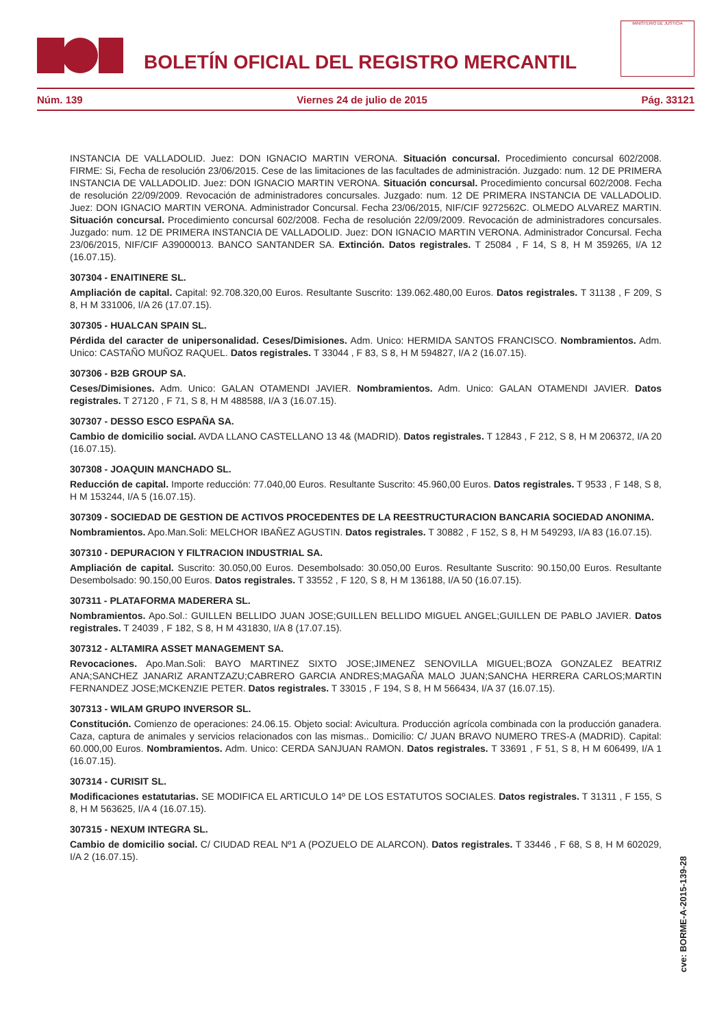BOLETÍN OFICIAL DEL REGISTRO MERCANTIL
MINISTERIO DE JUSTICIA
Núm. 139 Viernes 24 de julio de 2015 Pág. 33121
INSTANCIA DE VALLADOLID. Juez: DON IGNACIO MARTIN VERONA. Situación concursal. Procedimiento concursal 602/2008. FIRME: Si, Fecha de resolución 23/06/2015. Cese de las limitaciones de las facultades de administración. Juzgado: num. 12 DE PRIMERA INSTANCIA DE VALLADOLID. Juez: DON IGNACIO MARTIN VERONA. Situación concursal. Procedimiento concursal 602/2008. Fecha de resolución 22/09/2009. Revocación de administradores concursales. Juzgado: num. 12 DE PRIMERA INSTANCIA DE VALLADOLID. Juez: DON IGNACIO MARTIN VERONA. Administrador Concursal. Fecha 23/06/2015, NIF/CIF 9272562C. OLMEDO ALVAREZ MARTIN. Situación concursal. Procedimiento concursal 602/2008. Fecha de resolución 22/09/2009. Revocación de administradores concursales. Juzgado: num. 12 DE PRIMERA INSTANCIA DE VALLADOLID. Juez: DON IGNACIO MARTIN VERONA. Administrador Concursal. Fecha 23/06/2015, NIF/CIF A39000013. BANCO SANTANDER SA. Extinción. Datos registrales. T 25084 , F 14, S 8, H M 359265, I/A 12 (16.07.15).
307304 - ENAITINERE SL.
Ampliación de capital. Capital: 92.708.320,00 Euros. Resultante Suscrito: 139.062.480,00 Euros. Datos registrales. T 31138 , F 209, S 8, H M 331006, I/A 26 (17.07.15).
307305 - HUALCAN SPAIN SL.
Pérdida del caracter de unipersonalidad. Ceses/Dimisiones. Adm. Unico: HERMIDA SANTOS FRANCISCO. Nombramientos. Adm. Unico: CASTAÑO MUÑOZ RAQUEL. Datos registrales. T 33044 , F 83, S 8, H M 594827, I/A 2 (16.07.15).
307306 - B2B GROUP SA.
Ceses/Dimisiones. Adm. Unico: GALAN OTAMENDI JAVIER. Nombramientos. Adm. Unico: GALAN OTAMENDI JAVIER. Datos registrales. T 27120 , F 71, S 8, H M 488588, I/A 3 (16.07.15).
307307 - DESSO ESCO ESPAÑA SA.
Cambio de domicilio social. AVDA LLANO CASTELLANO 13 4& (MADRID). Datos registrales. T 12843 , F 212, S 8, H M 206372, I/A 20 (16.07.15).
307308 - JOAQUIN MANCHADO SL.
Reducción de capital. Importe reducción: 77.040,00 Euros. Resultante Suscrito: 45.960,00 Euros. Datos registrales. T 9533 , F 148, S 8, H M 153244, I/A 5 (16.07.15).
307309 - SOCIEDAD DE GESTION DE ACTIVOS PROCEDENTES DE LA REESTRUCTURACION BANCARIA SOCIEDAD ANONIMA.
Nombramientos. Apo.Man.Soli: MELCHOR IBAÑEZ AGUSTIN. Datos registrales. T 30882 , F 152, S 8, H M 549293, I/A 83 (16.07.15).
307310 - DEPURACION Y FILTRACION INDUSTRIAL SA.
Ampliación de capital. Suscrito: 30.050,00 Euros. Desembolsado: 30.050,00 Euros. Resultante Suscrito: 90.150,00 Euros. Resultante Desembolsado: 90.150,00 Euros. Datos registrales. T 33552 , F 120, S 8, H M 136188, I/A 50 (16.07.15).
307311 - PLATAFORMA MADERERA SL.
Nombramientos. Apo.Sol.: GUILLEN BELLIDO JUAN JOSE;GUILLEN BELLIDO MIGUEL ANGEL;GUILLEN DE PABLO JAVIER. Datos registrales. T 24039 , F 182, S 8, H M 431830, I/A 8 (17.07.15).
307312 - ALTAMIRA ASSET MANAGEMENT SA.
Revocaciones. Apo.Man.Soli: BAYO MARTINEZ SIXTO JOSE;JIMENEZ SENOVILLA MIGUEL;BOZA GONZALEZ BEATRIZ ANA;SANCHEZ JANARIZ ARANTZAZU;CABRERO GARCIA ANDRES;MAGAÑA MALO JUAN;SANCHA HERRERA CARLOS;MARTIN FERNANDEZ JOSE;MCKENZIE PETER. Datos registrales. T 33015 , F 194, S 8, H M 566434, I/A 37 (16.07.15).
307313 - WILAM GRUPO INVERSOR SL.
Constitución. Comienzo de operaciones: 24.06.15. Objeto social: Avicultura. Producción agrícola combinada con la producción ganadera. Caza, captura de animales y servicios relacionados con las mismas.. Domicilio: C/ JUAN BRAVO NUMERO TRES-A (MADRID). Capital: 60.000,00 Euros. Nombramientos. Adm. Unico: CERDA SANJUAN RAMON. Datos registrales. T 33691 , F 51, S 8, H M 606499, I/A 1 (16.07.15).
307314 - CURISIT SL.
Modificaciones estatutarias. SE MODIFICA EL ARTICULO 14º DE LOS ESTATUTOS SOCIALES. Datos registrales. T 31311 , F 155, S 8, H M 563625, I/A 4 (16.07.15).
307315 - NEXUM INTEGRA SL.
Cambio de domicilio social. C/ CIUDAD REAL Nº1 A (POZUELO DE ALARCON). Datos registrales. T 33446 , F 68, S 8, H M 602029, I/A 2 (16.07.15).
cve: BORME-A-2015-139-28